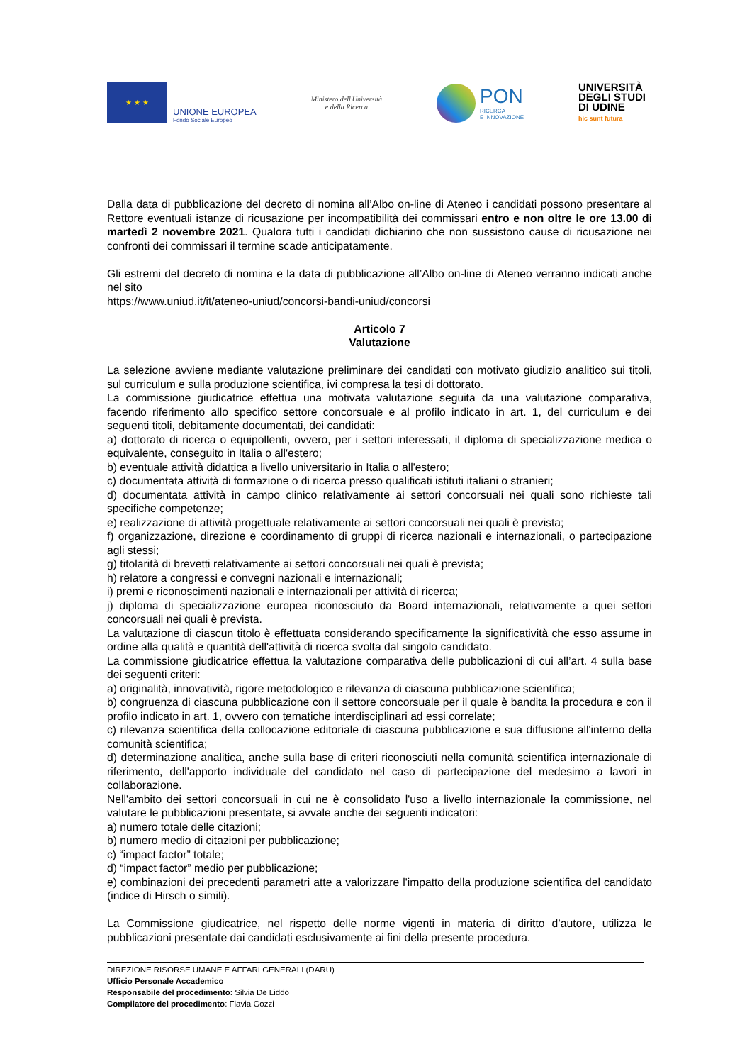★ ★ ★
UNIONE EUROPEA
Fondo Sociale Europeo
Ministero dell'Università
e della Ricerca
PON
RICERCA
E INNOVAZIONE
UNIVERSITÀ
DEGLI STUDI
DI UDINE
hic sunt futura
Dalla data di pubblicazione del decreto di nomina all’Albo on-line di Ateneo i candidati possono presentare al Rettore eventuali istanze di ricusazione per incompatibilità dei commissari entro e non oltre le ore 13.00 di martedì 2 novembre 2021. Qualora tutti i candidati dichiarino che non sussistono cause di ricusazione nei confronti dei commissari il termine scade anticipatamente.
Gli estremi del decreto di nomina e la data di pubblicazione all’Albo on-line di Ateneo verranno indicati anche nel sito
https://www.uniud.it/it/ateneo-uniud/concorsi-bandi-uniud/concorsi
Articolo 7
Valutazione
La selezione avviene mediante valutazione preliminare dei candidati con motivato giudizio analitico sui titoli, sul curriculum e sulla produzione scientifica, ivi compresa la tesi di dottorato.
La commissione giudicatrice effettua una motivata valutazione seguita da una valutazione comparativa, facendo riferimento allo specifico settore concorsuale e al profilo indicato in art. 1, del curriculum e dei seguenti titoli, debitamente documentati, dei candidati:
a) dottorato di ricerca o equipollenti, ovvero, per i settori interessati, il diploma di specializzazione medica o equivalente, conseguito in Italia o all'estero;
b) eventuale attività didattica a livello universitario in Italia o all'estero;
c) documentata attività di formazione o di ricerca presso qualificati istituti italiani o stranieri;
d) documentata attività in campo clinico relativamente ai settori concorsuali nei quali sono richieste tali specifiche competenze;
e) realizzazione di attività progettuale relativamente ai settori concorsuali nei quali è prevista;
f) organizzazione, direzione e coordinamento di gruppi di ricerca nazionali e internazionali, o partecipazione agli stessi;
g) titolarità di brevetti relativamente ai settori concorsuali nei quali è prevista;
h) relatore a congressi e convegni nazionali e internazionali;
i) premi e riconoscimenti nazionali e internazionali per attività di ricerca;
j) diploma di specializzazione europea riconosciuto da Board internazionali, relativamente a quei settori concorsuali nei quali è prevista.
La valutazione di ciascun titolo è effettuata considerando specificamente la significatività che esso assume in ordine alla qualità e quantità dell'attività di ricerca svolta dal singolo candidato.
La commissione giudicatrice effettua la valutazione comparativa delle pubblicazioni di cui all’art. 4 sulla base dei seguenti criteri:
a) originalità, innovatività, rigore metodologico e rilevanza di ciascuna pubblicazione scientifica;
b) congruenza di ciascuna pubblicazione con il settore concorsuale per il quale è bandita la procedura e con il profilo indicato in art. 1, ovvero con tematiche interdisciplinari ad essi correlate;
c) rilevanza scientifica della collocazione editoriale di ciascuna pubblicazione e sua diffusione all'interno della comunità scientifica;
d) determinazione analitica, anche sulla base di criteri riconosciuti nella comunità scientifica internazionale di riferimento, dell'apporto individuale del candidato nel caso di partecipazione del medesimo a lavori in collaborazione.
Nell'ambito dei settori concorsuali in cui ne è consolidato l'uso a livello internazionale la commissione, nel valutare le pubblicazioni presentate, si avvale anche dei seguenti indicatori:
a) numero totale delle citazioni;
b) numero medio di citazioni per pubblicazione;
c) “impact factor” totale;
d) “impact factor” medio per pubblicazione;
e) combinazioni dei precedenti parametri atte a valorizzare l'impatto della produzione scientifica del candidato (indice di Hirsch o simili).
La Commissione giudicatrice, nel rispetto delle norme vigenti in materia di diritto d’autore, utilizza le pubblicazioni presentate dai candidati esclusivamente ai fini della presente procedura.
DIREZIONE RISORSE UMANE E AFFARI GENERALI (DARU)
Ufficio Personale Accademico
Responsabile del procedimento: Silvia De Liddo
Compilatore del procedimento: Flavia Gozzi